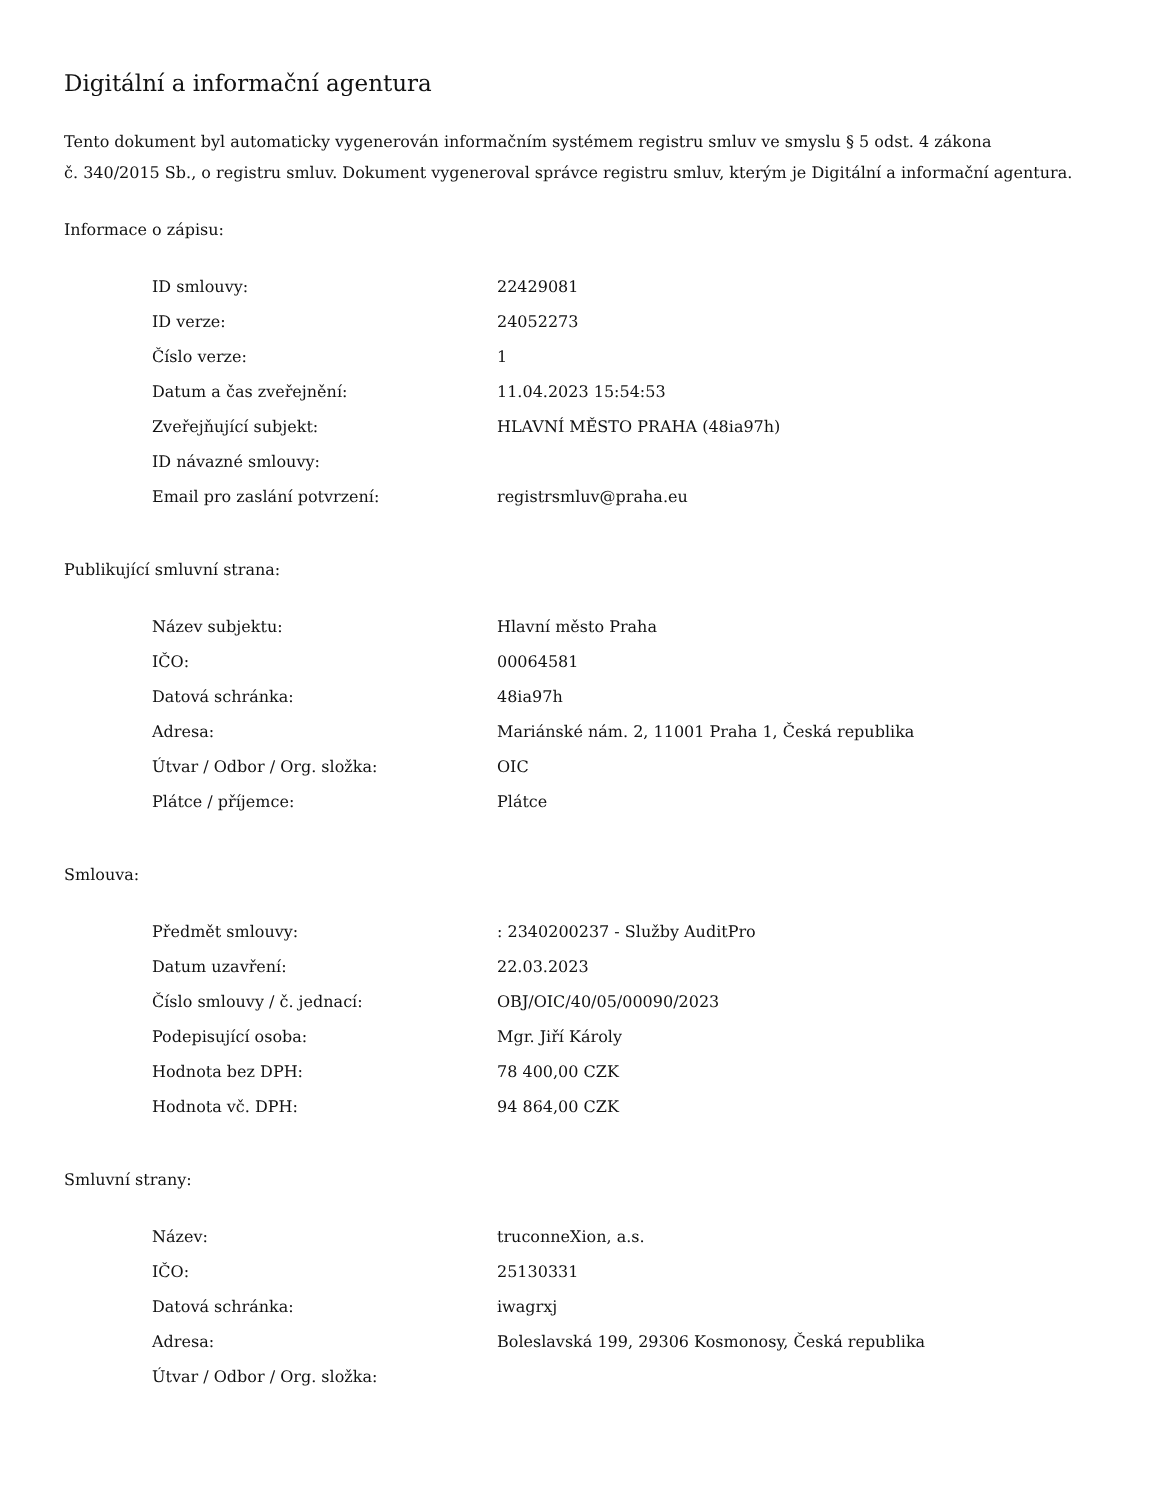Digitální a informační agentura
Tento dokument byl automaticky vygenerován informačním systémem registru smluv ve smyslu § 5 odst. 4 zákona
č. 340/2015 Sb., o registru smluv. Dokument vygeneroval správce registru smluv, kterým je Digitální a informační agentura.
Informace o zápisu:
| ID smlouvy: | 22429081 |
| ID verze: | 24052273 |
| Číslo verze: | 1 |
| Datum a čas zveřejnění: | 11.04.2023 15:54:53 |
| Zveřejňující subjekt: | HLAVNÍ MĚSTO PRAHA (48ia97h) |
| ID návazné smlouvy: | |
| Email pro zaslání potvrzení: | registrsmluv@praha.eu |
Publikující smluvní strana:
| Název subjektu: | Hlavní město Praha |
| IČO: | 00064581 |
| Datová schránka: | 48ia97h |
| Adresa: | Mariánské nám. 2, 11001 Praha 1, Česká republika |
| Útvar / Odbor / Org. složka: | OIC |
| Plátce / příjemce: | Plátce |
Smlouva:
| Předmět smlouvy: | : 2340200237 - Služby AuditPro |
| Datum uzavření: | 22.03.2023 |
| Číslo smlouvy / č. jednací: | OBJ/OIC/40/05/00090/2023 |
| Podepisující osoba: | Mgr. Jiří Károly |
| Hodnota bez DPH: | 78 400,00 CZK |
| Hodnota vč. DPH: | 94 864,00 CZK |
Smluvní strany:
| Název: | truconneXion, a.s. |
| IČO: | 25130331 |
| Datová schránka: | iwagrxj |
| Adresa: | Boleslavská 199, 29306 Kosmonosy, Česká republika |
| Útvar / Odbor / Org. složka: | |